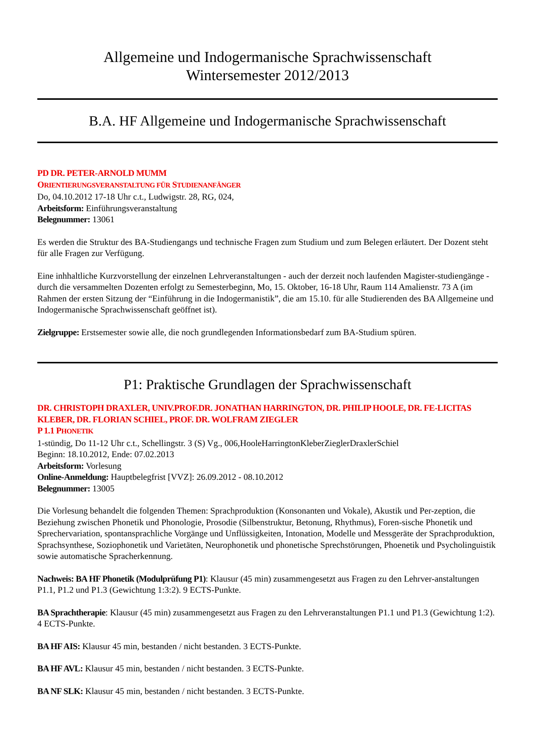Allgemeine und Indogermanische Sprachwissenschaft
Wintersemester 2012/2013
B.A. HF Allgemeine und Indogermanische Sprachwissenschaft
PD DR. PETER-ARNOLD MUMM
ORIENTIERUNGSVERANSTALTUNG FÜR STUDIENANFÄNGER
Do, 04.10.2012 17-18 Uhr c.t., Ludwigstr. 28, RG, 024,
Arbeitsform: Einführungsveranstaltung
Belegnummer: 13061
Es werden die Struktur des BA-Studiengangs und technische Fragen zum Studium und zum Belegen erläutert. Der Dozent steht für alle Fragen zur Verfügung.
Eine inhhaltliche Kurzvorstellung der einzelnen Lehrveranstaltungen - auch der derzeit noch laufenden Magister-studiengänge - durch die versammelten Dozenten erfolgt zu Semesterbeginn, Mo, 15. Oktober, 16-18 Uhr, Raum 114 Amalienstr. 73 A (im Rahmen der ersten Sitzung der “Einführung in die Indogermanistik”, die am 15.10. für alle Studierenden des BA Allgemeine und Indogermanische Sprachwissenschaft geöffnet ist).
Zielgruppe: Erstsemester sowie alle, die noch grundlegenden Informationsbedarf zum BA-Studium spüren.
P1: Praktische Grundlagen der Sprachwissenschaft
DR. CHRISTOPH DRAXLER, UNIV.PROF.DR. JONATHAN HARRINGTON, DR. PHILIP HOOLE, DR. FE-LICITAS KLEBER, DR. FLORIAN SCHIEL, PROF. DR. WOLFRAM ZIEGLER
P 1.1 PHONETIK
1-stündig, Do 11-12 Uhr c.t., Schellingstr. 3 (S) Vg., 006,HooleHarringtonKleberZieglerDraxlerSchiel
Beginn: 18.10.2012, Ende: 07.02.2013
Arbeitsform: Vorlesung
Online-Anmeldung: Hauptbelegfrist [VVZ]: 26.09.2012 - 08.10.2012
Belegnummer: 13005
Die Vorlesung behandelt die folgenden Themen: Sprachproduktion (Konsonanten und Vokale), Akustik und Per-zeption, die Beziehung zwischen Phonetik und Phonologie, Prosodie (Silbenstruktur, Betonung, Rhythmus), Foren-sische Phonetik und Sprechervariation, spontansprachliche Vorgänge und Unflüssigkeiten, Intonation, Modelle und Messgeräte der Sprachproduktion, Sprachsynthese, Soziophonetik und Varietäten, Neurophonetik und phonetische Sprechstörungen, Phoenetik und Psycholinguistik sowie automatische Spracherkennung.
Nachweis: BA HF Phonetik (Modulprüfung P1): Klausur (45 min) zusammengesetzt aus Fragen zu den Lehrver-anstaltungen P1.1, P1.2 und P1.3 (Gewichtung 1:3:2). 9 ECTS-Punkte.
BA Sprachtherapie: Klausur (45 min) zusammengesetzt aus Fragen zu den Lehrveranstaltungen P1.1 und P1.3 (Gewichtung 1:2). 4 ECTS-Punkte.
BA HF AIS: Klausur 45 min, bestanden / nicht bestanden. 3 ECTS-Punkte.
BA HF AVL: Klausur 45 min, bestanden / nicht bestanden. 3 ECTS-Punkte.
BA NF SLK: Klausur 45 min, bestanden / nicht bestanden. 3 ECTS-Punkte.